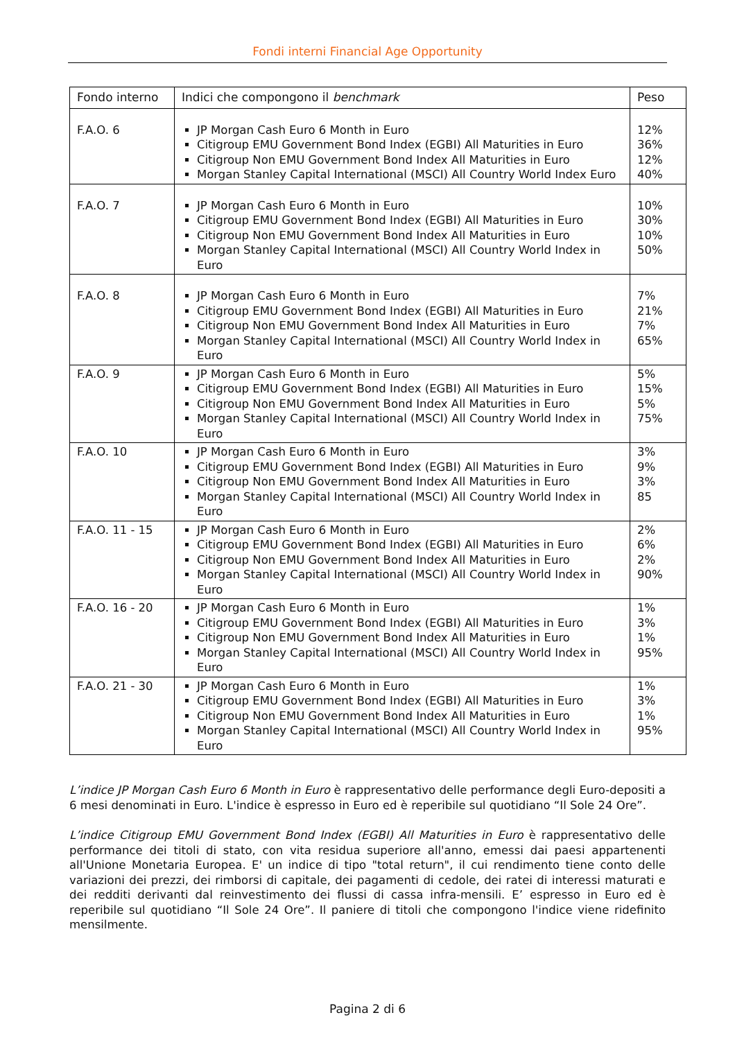Fondi interni Financial Age Opportunity
| Fondo interno | Indici che compongono il benchmark | Peso |
| --- | --- | --- |
| F.A.O. 6 | JP Morgan Cash Euro 6 Month in Euro Citigroup EMU Government Bond Index (EGBI) All Maturities in Euro Citigroup Non EMU Government Bond Index All Maturities in Euro Morgan Stanley Capital International (MSCI) All Country World Index Euro | 12% 36% 12% 40% |
| F.A.O. 7 | JP Morgan Cash Euro 6 Month in Euro Citigroup EMU Government Bond Index (EGBI) All Maturities in Euro Citigroup Non EMU Government Bond Index All Maturities in Euro Morgan Stanley Capital International (MSCI) All Country World Index in Euro | 10% 30% 10% 50% |
| F.A.O. 8 | JP Morgan Cash Euro 6 Month in Euro Citigroup EMU Government Bond Index (EGBI) All Maturities in Euro Citigroup Non EMU Government Bond Index All Maturities in Euro Morgan Stanley Capital International (MSCI) All Country World Index in Euro | 7% 21% 7% 65% |
| F.A.O. 9 | JP Morgan Cash Euro 6 Month in Euro Citigroup EMU Government Bond Index (EGBI) All Maturities in Euro Citigroup Non EMU Government Bond Index All Maturities in Euro Morgan Stanley Capital International (MSCI) All Country World Index in Euro | 5% 15% 5% 75% |
| F.A.O. 10 | JP Morgan Cash Euro 6 Month in Euro Citigroup EMU Government Bond Index (EGBI) All Maturities in Euro Citigroup Non EMU Government Bond Index All Maturities in Euro Morgan Stanley Capital International (MSCI) All Country World Index in Euro | 3% 9% 3% 85 |
| F.A.O. 11 - 15 | JP Morgan Cash Euro 6 Month in Euro Citigroup EMU Government Bond Index (EGBI) All Maturities in Euro Citigroup Non EMU Government Bond Index All Maturities in Euro Morgan Stanley Capital International (MSCI) All Country World Index in Euro | 2% 6% 2% 90% |
| F.A.O. 16 - 20 | JP Morgan Cash Euro 6 Month in Euro Citigroup EMU Government Bond Index (EGBI) All Maturities in Euro Citigroup Non EMU Government Bond Index All Maturities in Euro Morgan Stanley Capital International (MSCI) All Country World Index in Euro | 1% 3% 1% 95% |
| F.A.O. 21 - 30 | JP Morgan Cash Euro 6 Month in Euro Citigroup EMU Government Bond Index (EGBI) All Maturities in Euro Citigroup Non EMU Government Bond Index All Maturities in Euro Morgan Stanley Capital International (MSCI) All Country World Index in Euro | 1% 3% 1% 95% |
L’indice JP Morgan Cash Euro 6 Month in Euro è rappresentativo delle performance degli Euro-depositi a 6 mesi denominati in Euro. L'indice è espresso in Euro ed è reperibile sul quotidiano “Il Sole 24 Ore”.
L’indice Citigroup EMU Government Bond Index (EGBI) All Maturities in Euro è rappresentativo delle performance dei titoli di stato, con vita residua superiore all'anno, emessi dai paesi appartenenti all'Unione Monetaria Europea. E' un indice di tipo "total return", il cui rendimento tiene conto delle variazioni dei prezzi, dei rimborsi di capitale, dei pagamenti di cedole, dei ratei di interessi maturati e dei redditi derivanti dal reinvestimento dei flussi di cassa infra-mensili. E’ espresso in Euro ed è reperibile sul quotidiano “Il Sole 24 Ore”. Il paniere di titoli che compongono l'indice viene ridefinito mensilmente.
Pagina 2 di 6